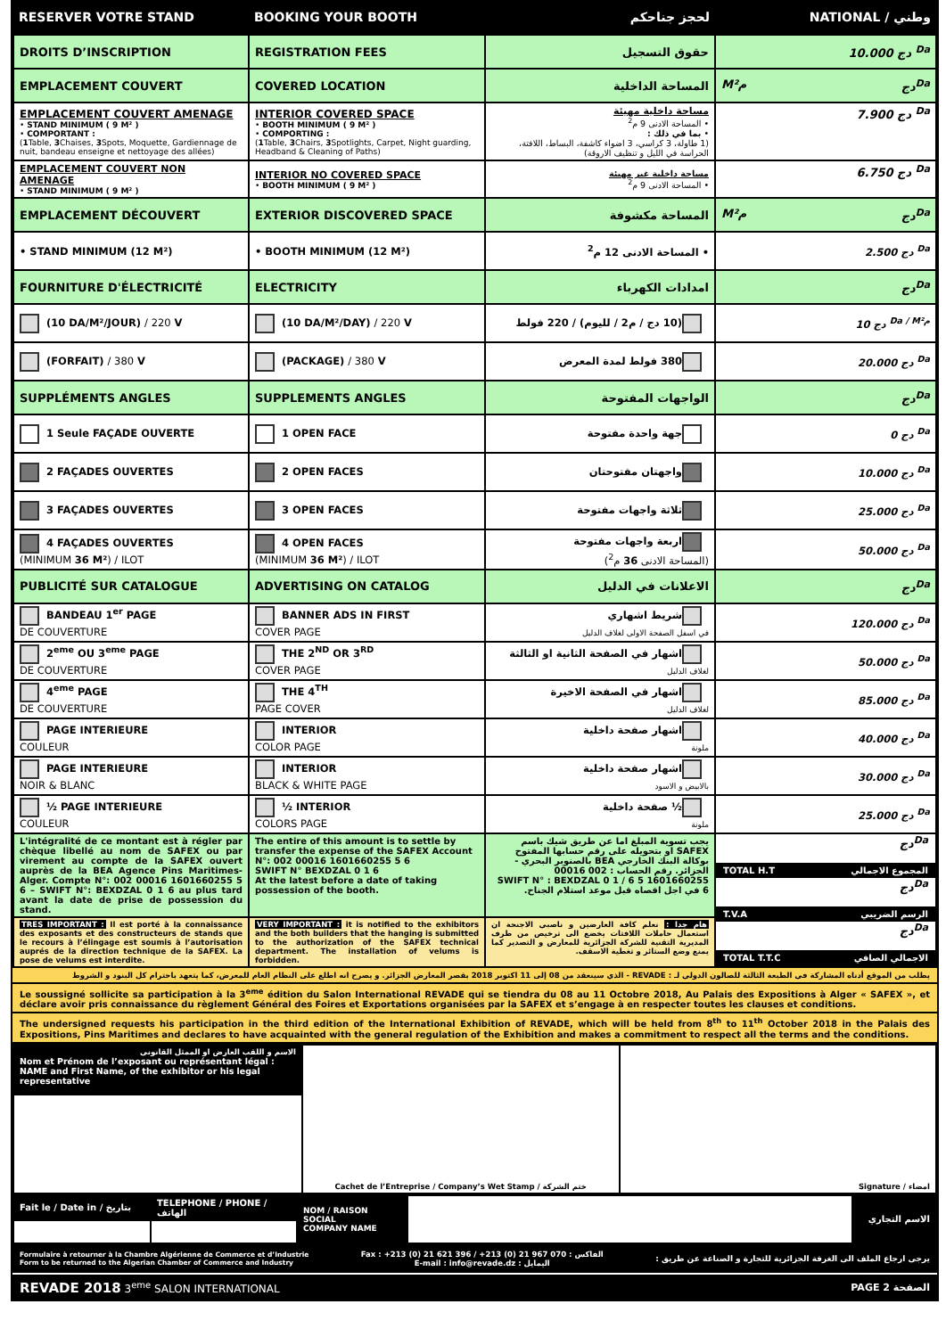| RESERVER VOTRE STAND | BOOKING YOUR BOOTH | لحجز جناحكم | NATIONAL / وطني |
| DROITS D’INSCRIPTION | REGISTRATION FEES | حقوق التسجيل | دج 10.000 <sup>Da</sup> |
| EMPLACEMENT COUVERT | COVERED LOCATION | المساحة الداخلية | M²م دج<sup>Da</sup> |
| EMPLACEMENT COUVERT AMENAGE • STAND MINIMUM ( 9 M² ) • COMPORTANT : ( 1 Table, 3 Chaises, 3 Spots, Moquette, Gardiennage de nuit, bandeau enseigne et nettoyage des allées) | INTERIOR COVERED SPACE • BOOTH MINIMUM ( 9 M² ) • COMPORTING : ( 1 Table, 3 Chairs, 3 Spotlights, Carpet, Night guarding, Headband & Cleaning of Paths) | مساحة داخلية مهيئة • المساحة الادنى 9 م<sup>2</sup> • بما في ذلك : (1 طاولة، 3 كراسي، 3 اضواء كاشفة، البساط، اللافتة، الحراسة في الليل و تنظيف الاروقة) | دج 7.900 <sup>Da</sup> |
| EMPLACEMENT COUVERT NON AMENAGE • STAND MINIMUM ( 9 M² ) | INTERIOR NO COVERED SPACE • BOOTH MINIMUM ( 9 M² ) | مساحة داخلية غير مهيئة • المساحة الادنى 9 م<sup>2</sup> | دج 6.750 <sup>Da</sup> |
| EMPLACEMENT DÉCOUVERT | EXTERIOR DISCOVERED SPACE | المساحة مكشوفة | M²م دج<sup>Da</sup> |
| • STAND MINIMUM (12 M²) | • BOOTH MINIMUM (12 M²) | • المساحة الادنى 12 م<sup>2</sup> | دج 2.500 <sup>Da</sup> |
| FOURNITURE D'ÉLECTRICITÉ | ELECTRICITY | امدادات الكهرباء | دج<sup>Da</sup> |
| (10 DA/M²/JOUR) / 220 V | (10 DA/M²/DAY) / 220 V | (10 دج / م2 / لليوم) / 220 فولط | دج 10 <sup>Da / M²م</sup> |
| (FORFAIT) / 380 V | (PACKAGE) / 380 V | 380 فولط لمدة المعرض | دج 20.000 <sup>Da</sup> |
| SUPPLÉMENTS ANGLES | SUPPLEMENTS ANGLES | الواجهات المفتوحة | دج<sup>Da</sup> |
| 1 Seule FAÇADE OUVERTE | 1 OPEN FACE | جهة واحدة مفتوحة | دج 0 <sup>Da</sup> |
| 2 FAÇADES OUVERTES | 2 OPEN FACES | واجهتان مفتوحتان | دج 10.000 <sup>Da</sup> |
| 3 FAÇADES OUVERTES | 3 OPEN FACES | ثلاثة واجهات مفتوحة | دج 25.000 <sup>Da</sup> |
| 4 FAÇADES OUVERTES (MINIMUM 36 M² ) / ILOT | 4 OPEN FACES (MINIMUM 36 M² ) / ILOT | اربعة واجهات مفتوحة (المساحة الادنى 36 م<sup>2</sup>) | دج 50.000 <sup>Da</sup> |
| PUBLICITÉ SUR CATALOGUE | ADVERTISING ON CATALOG | الاعلانات في الدليل | دج<sup>Da</sup> |
| BANDEAU 1<sup>er</sup> PAGE DE COUVERTURE | BANNER ADS IN FIRST COVER PAGE | شريط اشهاري في اسفل الصفحة الاولى لغلاف الدليل | دج 120.000 <sup>Da</sup> |
| 2<sup>eme</sup> OU 3<sup>eme</sup> PAGE DE COUVERTURE | THE 2<sup>ND</sup> OR 3<sup>RD</sup> COVER PAGE | اشهار في الصفحة الثانية او الثالثة لغلاف الدليل | دج 50.000 <sup>Da</sup> |
| 4<sup>eme</sup> PAGE DE COUVERTURE | THE 4<sup>TH</sup> PAGE COVER | اشهار في الصفحة الاخيرة لغلاف الدليل | دج 85.000 <sup>Da</sup> |
| PAGE INTERIEURE COULEUR | INTERIOR COLOR PAGE | اشهار صفحة داخلية ملونة | دج 40.000 <sup>Da</sup> |
| PAGE INTERIEURE NOIR & BLANC | INTERIOR BLACK & WHITE PAGE | اشهار صفحة داخلية بالابيض و الاسود | دج 30.000 <sup>Da</sup> |
| ½ PAGE INTERIEURE COULEUR | ½ INTERIOR COLORS PAGE | ½ صفحة داخلية ملونة | دج 25.000 <sup>Da</sup> |
| L'intégralité de ce montant est à régler par chèque libellé au nom de SAFEX ou par virement au compte de la SAFEX ouvert auprès de la BEA Agence Pins Maritimes-Alger. Compte N°: 002 00016 1601660255 5 6 – SWIFT N°: BEXDZAL 0 1 6 au plus tard avant la date de prise de possession du stand. | The entire of this amount is to settle by transfer the expense of the SAFEX Account N°: 002 00016 1601660255 5 6 SWIFT N° BEXDZAL 0 1 6 At the latest before a date of taking possession of the booth. | يجب تسوية المبلغ اما عن طريق شيك باسم SAFEX او بتحويله على رقم حسابها المفتوح بوكالة البنك الخارجي BEA بالصنوبر البحري - الجزائر. رقم الحساب : 002 00016 1601660255 5 6 / SWIFT N° : BEXDZAL 0 1 6 في اجل اقصاه قبل موعد استلام الجناح. | دج<sup>Da</sup> TOTAL H.T المجموع الاجمالي دج<sup>Da</sup> T.V.A الرسم الضريبي دج<sup>Da</sup> TOTAL T.T.C الاجمالي الصافي |
| TRES IMPORTANT : Il est porté à la connaissance des exposants et des constructeurs de stands que le recours à l’élingage est soumis à l’autorisation auprés de la direction technique de la SAFEX. La pose de velums est interdite. | VERY IMPORTANT : it is notified to the exhibitors and the both builders that the hanging is submitted to the authorization of the SAFEX technical department. The installation of velums is forbidden. | هام جدا : نعلم كافة العارضين و ناصبي الاجنحة ان استعمال حاملات اللافتات يخضع الى ترخيص من طرف المديرية التقنية للشركة الجزائرية للمعارض و التصدير كما يمنع وضع الستائر و تغطية الاسقف. | |
يطلب من الموقع أدناه المشاركة في الطبعة الثالثة للصالون الدولي لـ : REVADE - الذي سينعقد من 08 إلى 11 اكتوبر 2018 بقصر المعارض الجزائر. و يصرح انه اطلع على النظام العام للمعرض، كما يتعهد باحترام كل البنود و الشروط
Le soussigné sollicite sa participation à la 3<sup>eme</sup> édition du Salon International REVADE qui se tiendra du 08 au 11 Octobre 2018, Au Palais des Expositions à Alger « SAFEX », et déclare avoir pris connaissance du règlement Général des Foires et Exportations organisées par la SAFEX et s’engage à en respecter toutes les clauses et conditions.
The undersigned requests his participation in the third edition of the International Exhibition of REVADE, which will be held from 8<sup>th</sup> to 11<sup>th</sup> October 2018 in the Palais des Expositions, Pins Maritimes and declares to have acquainted with the general regulation of the Exhibition and makes a commitment to respect all the terms and the conditions.
| الاسم و اللقب العارض او الممثل القانوني Nom et Prénom de l’exposant ou représentant légal : NAME and First Name, of the exhibitor or his legal representative | Cachet de l’Entreprise / Company’s Wet Stamp / ختم الشركة | Signature / امضاء |
| Fait le / Date in / بتاريخ | TELEPHONE / PHONE / الهاتف | NOM / RAISON SOCIAL COMPANY NAME | | الاسم التجاري |
Formulaire à retourner à la Chambre Algérienne de Commerce et d’Industrie
Form to be returned to the Algerian Chamber of Commerce and Industry
Fax : +213 (0) 21 621 396 / +213 (0) 21 967 070 : الفاكس
E-mail : info@revade.dz : اليمايل
يرجى ارجاع الملف الى الغرفة الجزائرية للتجارة و الصناعة عن طريق :
REVADE 2018 3<sup>eme</sup> SALON INTERNATIONAL
PAGE 2 الصفحة